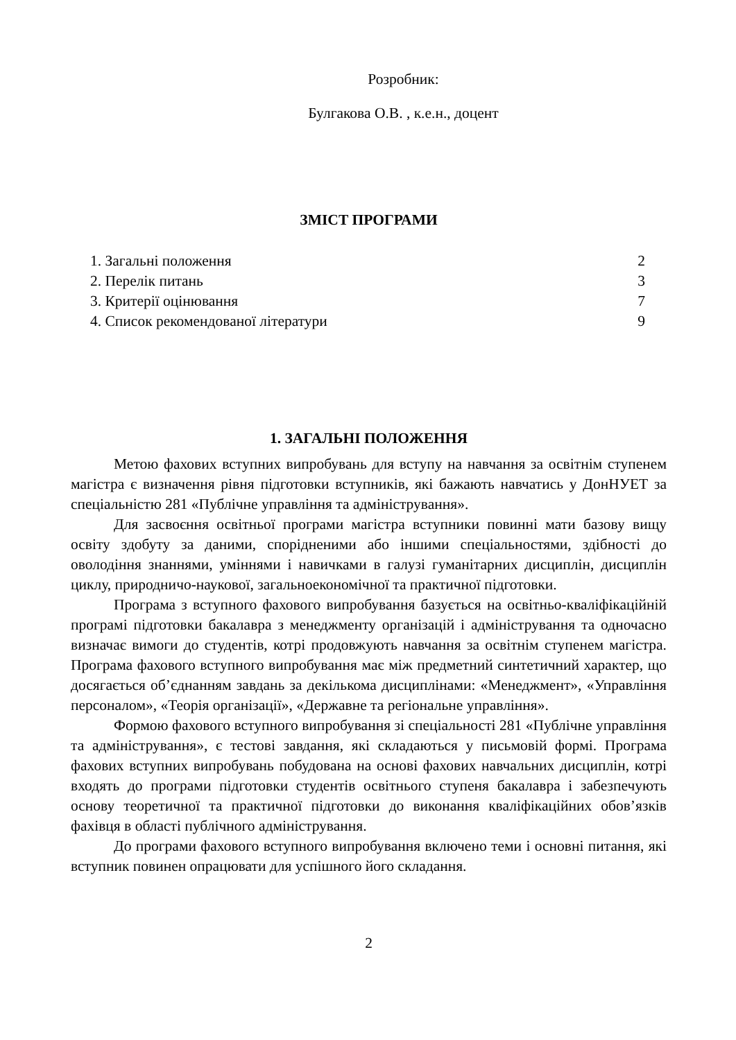Розробник:
Булгакова О.В. , к.е.н., доцент
ЗМІСТ ПРОГРАМИ
1. Загальні положення 2
2. Перелік питань 3
3. Критерії оцінювання 7
4. Список рекомендованої літератури 9
1. ЗАГАЛЬНІ ПОЛОЖЕННЯ
Метою фахових вступних випробувань для вступу на навчання за освітнім ступенем магістра є визначення рівня підготовки вступників, які бажають навчатись у ДонНУЕТ за спеціальністю 281 «Публічне управління та адміністрування».
Для засвоєння освітньої програми магістра вступники повинні мати базову вищу освіту здобуту за даними, спорідненими або іншими спеціальностями, здібності до оволодіння знаннями, уміннями і навичками в галузі гуманітарних дисциплін, дисциплін циклу, природничо-наукової, загальноекономічної та практичної підготовки.
Програма з вступного фахового випробування базується на освітньо-кваліфікаційній програмі підготовки бакалавра з менеджменту організацій і адміністрування та одночасно визначає вимоги до студентів, котрі продовжують навчання за освітнім ступенем магістра. Програма фахового вступного випробування має між предметний синтетичний характер, що досягається об’єднанням завдань за декількома дисциплінами: «Менеджмент», «Управління персоналом», «Теорія організації», «Державне та регіональне управління».
Формою фахового вступного випробування зі спеціальності 281 «Публічне управління та адміністрування», є тестові завдання, які складаються у письмовій формі. Програма фахових вступних випробувань побудована на основі фахових навчальних дисциплін, котрі входять до програми підготовки студентів освітнього ступеня бакалавра і забезпечують основу теоретичної та практичної підготовки до виконання кваліфікаційних обов’язків фахівця в області публічного адміністрування.
До програми фахового вступного випробування включено теми і основні питання, які вступник повинен опрацювати для успішного його складання.
2